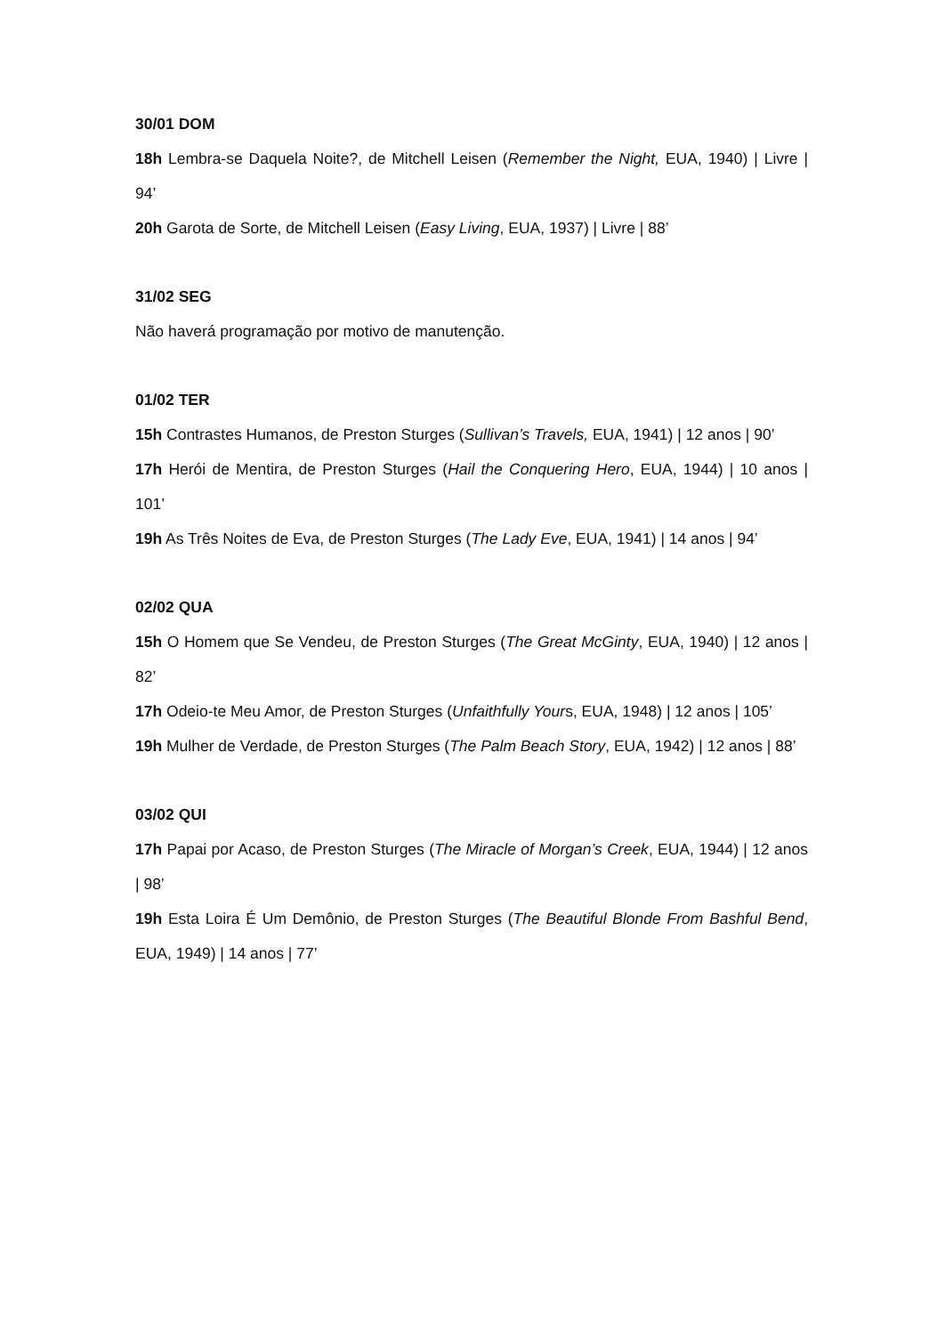30/01 DOM
18h Lembra-se Daquela Noite?, de Mitchell Leisen (Remember the Night, EUA, 1940) | Livre | 94’
20h Garota de Sorte, de Mitchell Leisen (Easy Living, EUA, 1937) | Livre | 88’
31/02 SEG
Não haverá programação por motivo de manutenção.
01/02 TER
15h Contrastes Humanos, de Preston Sturges (Sullivan’s Travels, EUA, 1941) | 12 anos | 90’
17h Herói de Mentira, de Preston Sturges (Hail the Conquering Hero, EUA, 1944) | 10 anos | 101’
19h As Três Noites de Eva, de Preston Sturges (The Lady Eve, EUA, 1941) | 14 anos | 94’
02/02 QUA
15h O Homem que Se Vendeu, de Preston Sturges (The Great McGinty, EUA, 1940) | 12 anos | 82’
17h Odeio-te Meu Amor, de Preston Sturges (Unfaithfully Yours, EUA, 1948) | 12 anos | 105’
19h Mulher de Verdade, de Preston Sturges (The Palm Beach Story, EUA, 1942) | 12 anos | 88’
03/02 QUI
17h Papai por Acaso, de Preston Sturges (The Miracle of Morgan’s Creek, EUA, 1944) | 12 anos | 98’
19h Esta Loira É Um Demônio, de Preston Sturges (The Beautiful Blonde From Bashful Bend, EUA, 1949) | 14 anos | 77’